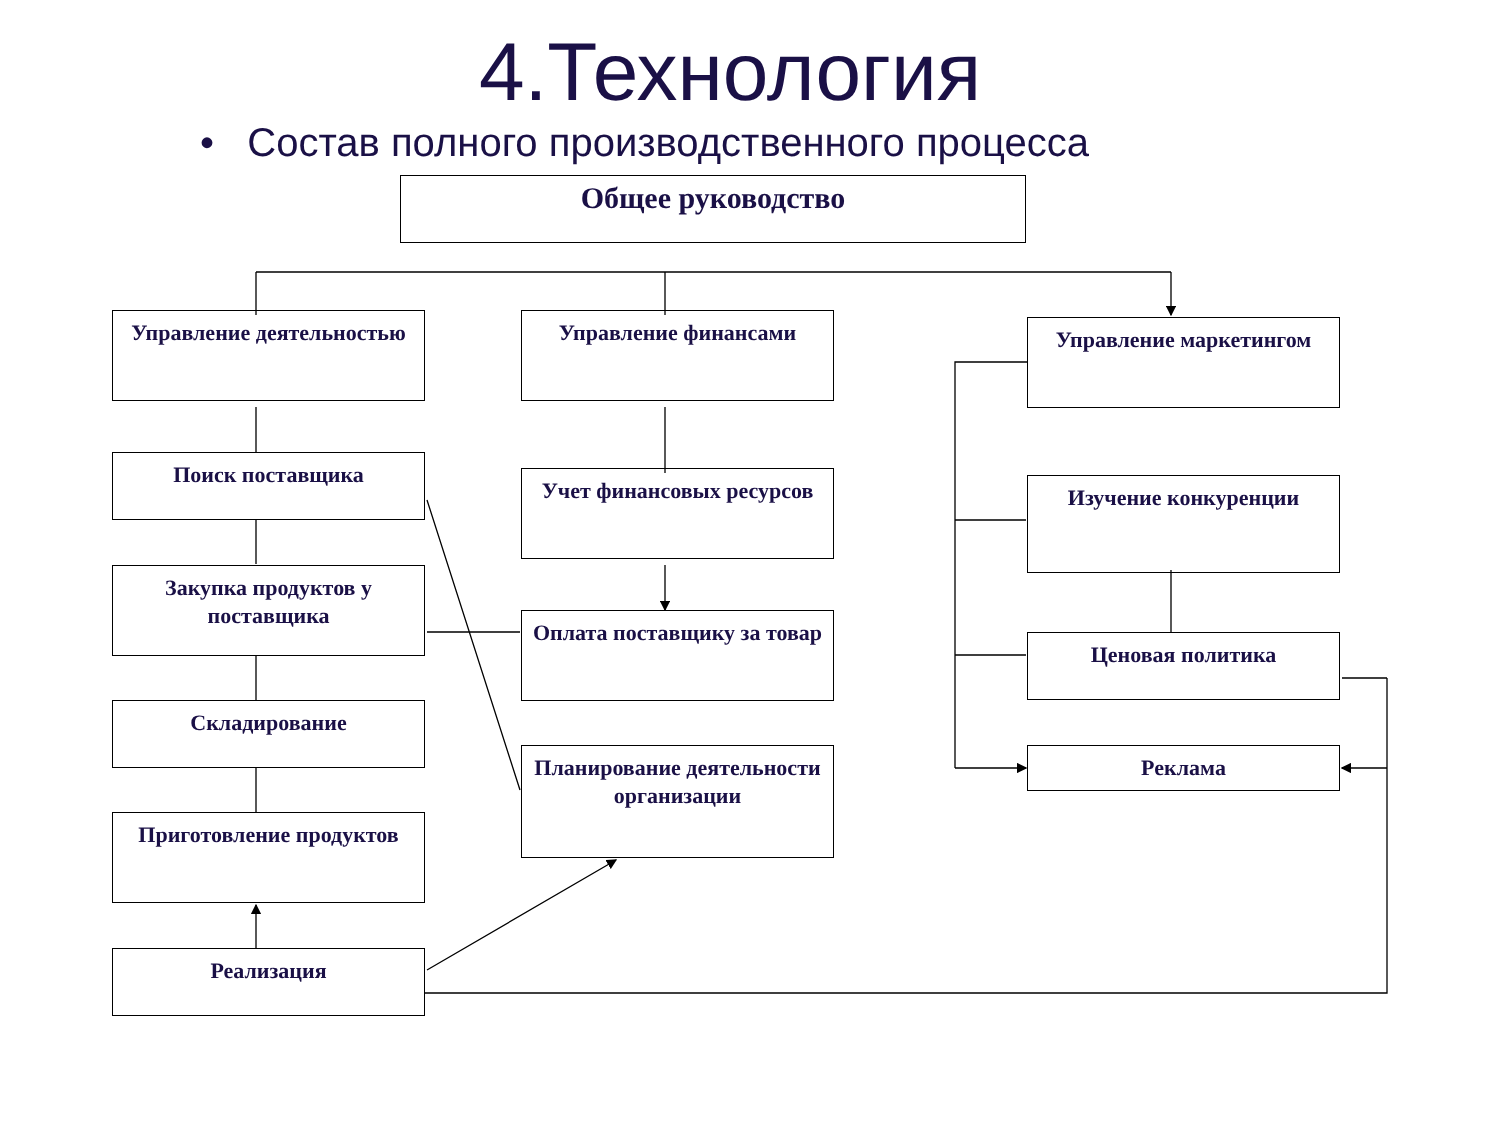4.Технология
• Состав полного производственного процесса
Общее руководство
Управление деятельностью
Поиск поставщика
Закупка продуктов у поставщика
Складирование
Приготовление продуктов
Реализация
Управление финансами
Учет финансовых ресурсов
Оплата поставщику за товар
Планирование деятельности организации
Управление маркетингом
Изучение конкуренции
Ценовая политика
Реклама